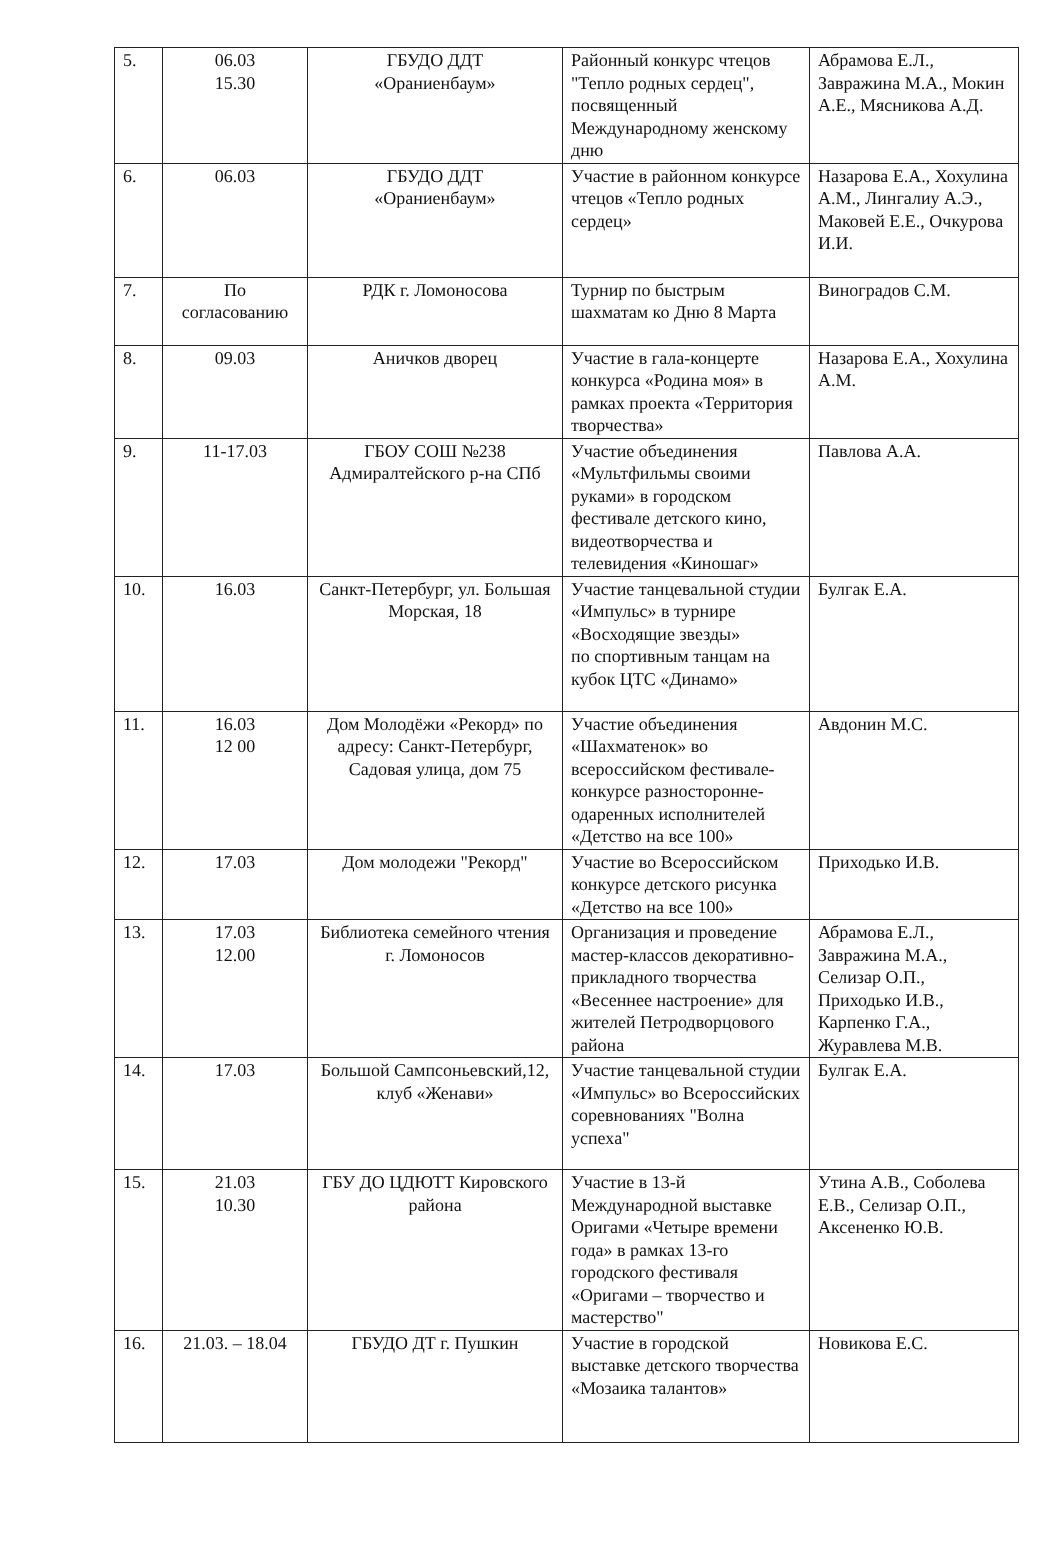| 5. | 06.03 15.30 | ГБУДО ДДТ «Ораниенбаум» | Районный конкурс чтецов "Тепло родных сердец", посвященный Международному женскому дню | Абрамова Е.Л., Завражина М.А., Мокин А.Е., Мясникова А.Д. |
| 6. | 06.03 | ГБУДО ДДТ «Ораниенбаум» | Участие в районном конкурсе чтецов «Тепло родных сердец» | Назарова Е.А., Хохулина А.М., Лингалиу А.Э., Маковей Е.Е., Очкурова И.И. |
| 7. | По согласованию | РДК г. Ломоносова | Турнир по быстрым шахматам ко Дню 8 Марта | Виноградов С.М. |
| 8. | 09.03 | Аничков дворец | Участие в гала-концерте конкурса «Родина моя» в рамках проекта «Территория творчества» | Назарова Е.А., Хохулина А.М. |
| 9. | 11-17.03 | ГБОУ СОШ №238 Адмиралтейского р-на СПб | Участие объединения «Мультфильмы своими руками» в городском фестивале детского кино, видеотворчества и телевидения «Киношаг» | Павлова А.А. |
| 10. | 16.03 | Санкт-Петербург, ул. Большая Морская, 18 | Участие танцевальной студии «Импульс» в турнире «Восходящие звезды» по спортивным танцам на кубок ЦТС «Динамо» | Булгак Е.А. |
| 11. | 16.03 12 00 | Дом Молодёжи «Рекорд» по адресу: Санкт-Петербург, Садовая улица, дом 75 | Участие объединения «Шахматенок» во всероссийском фестивале-конкурсе разносторонне-одаренных исполнителей «Детство на все 100» | Авдонин М.С. |
| 12. | 17.03 | Дом молодежи "Рекорд" | Участие во Всероссийском конкурсе детского рисунка «Детство на все 100» | Приходько И.В. |
| 13. | 17.03 12.00 | Библиотека семейного чтения г. Ломоносов | Организация и проведение мастер-классов декоративно-прикладного творчества «Весеннее настроение» для жителей Петродворцового района | Абрамова Е.Л., Завражина М.А., Селизар О.П., Приходько И.В., Карпенко Г.А., Журавлева М.В. |
| 14. | 17.03 | Большой Сампсоньевский,12, клуб «Женави» | Участие танцевальной студии «Импульс» во Всероссийских соревнованиях "Волна успеха" | Булгак Е.А. |
| 15. | 21.03 10.30 | ГБУ ДО ЦДЮТТ Кировского района | Участие в 13-й Международной выставке Оригами «Четыре времени года» в рамках 13-го городского фестиваля «Оригами – творчество и мастерство" | Утина А.В., Соболева Е.В., Селизар О.П., Аксененко Ю.В. |
| 16. | 21.03. – 18.04 | ГБУДО ДТ г. Пушкин | Участие в городской выставке детского творчества «Мозаика талантов» | Новикова Е.С. |